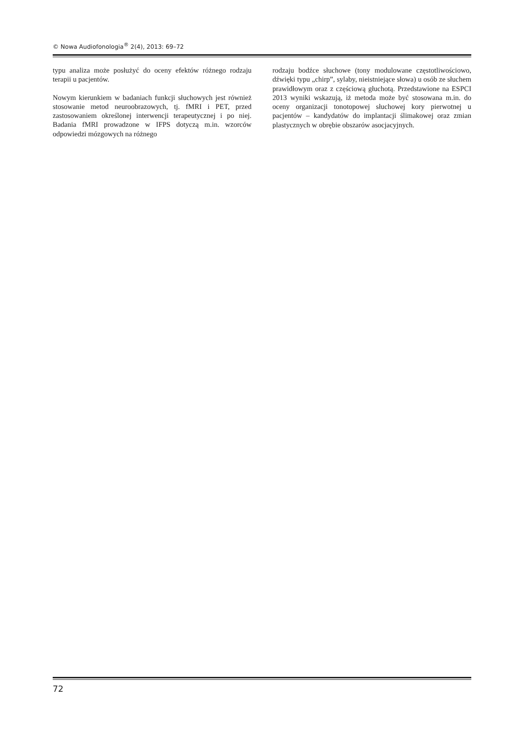© Nowa Audiofonologia<sup>®</sup> 2(4), 2013: 69–72
typu analiza może posłużyć do oceny efektów różnego rodzaju terapii u pacjentów.
Nowym kierunkiem w badaniach funkcji słuchowych jest również stosowanie metod neuroobrazowych, tj. fMRI i PET, przed zastosowaniem określonej interwencji terapeutycznej i po niej. Badania fMRI prowadzone w IFPS dotyczą m.in. wzorców odpowiedzi mózgowych na różnego
rodzaju bodźce słuchowe (tony modulowane częstotliwościowo, dźwięki typu „chirp”, sylaby, nieistniejące słowa) u osób ze słuchem prawidłowym oraz z częściową głuchotą. Przedstawione na ESPCI 2013 wyniki wskazują, iż metoda może być stosowana m.in. do oceny organizacji tonotopowej słuchowej kory pierwotnej u pacjentów – kandydatów do implantacji ślimakowej oraz zmian plastycznych w obrębie obszarów asocjacyjnych.
72